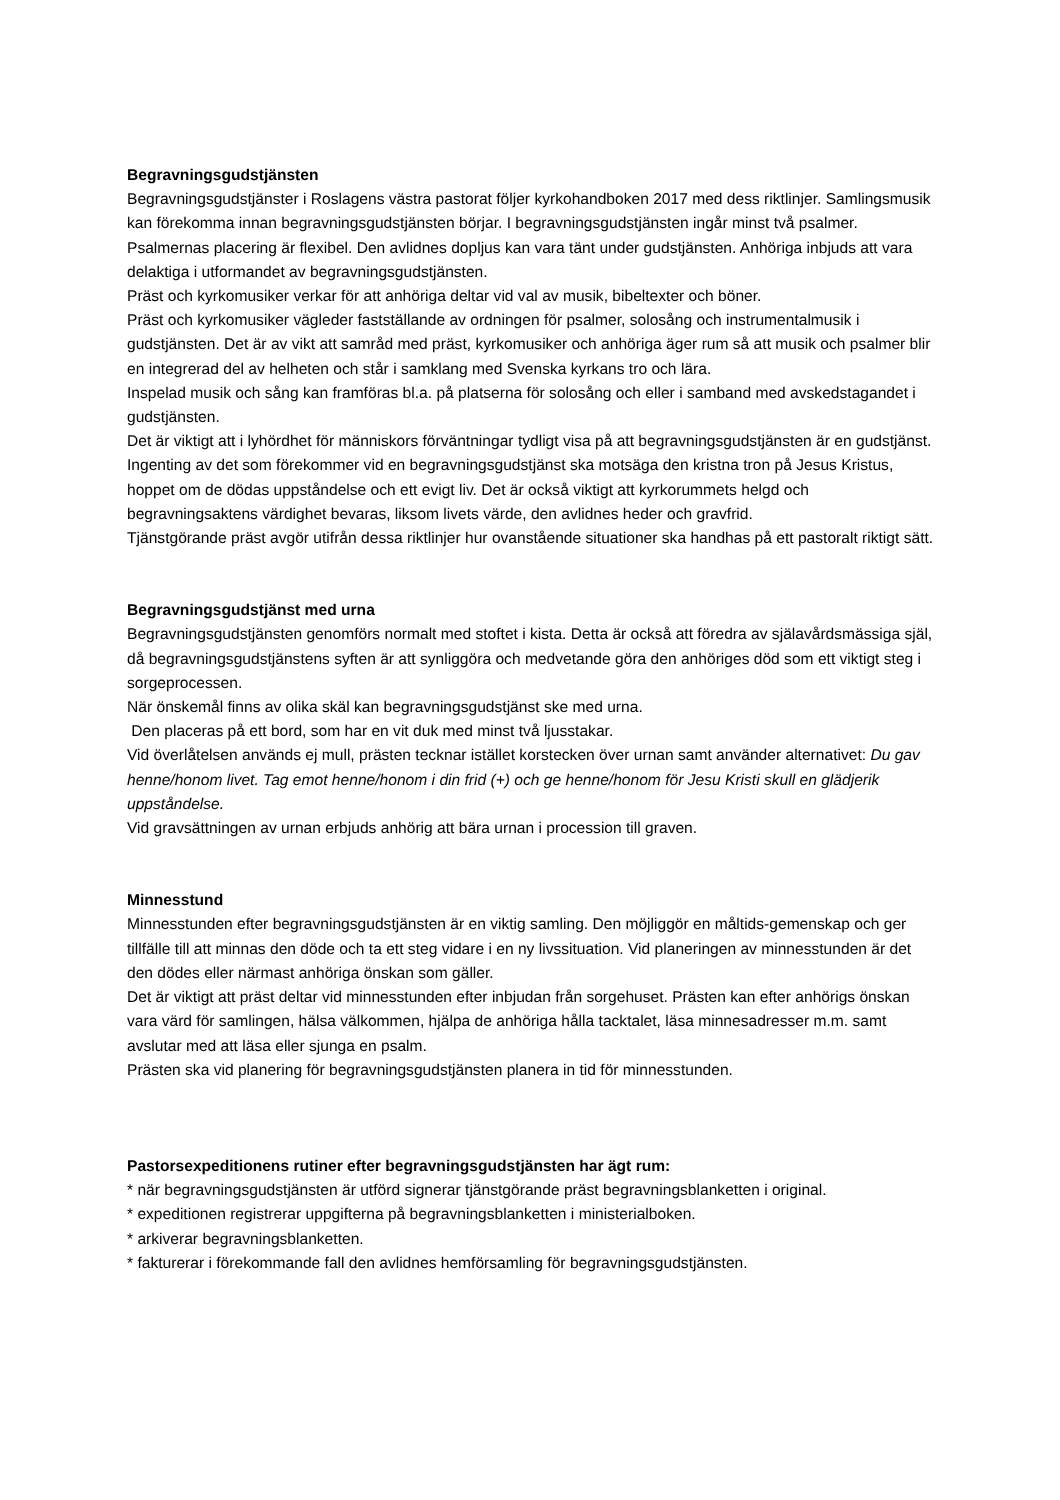Begravningsgudstjänsten
Begravningsgudstjänster i Roslagens västra pastorat följer kyrkohandboken 2017 med dess riktlinjer. Samlingsmusik kan förekomma innan begravningsgudstjänsten börjar. I begravningsgudstjänsten ingår minst två psalmer. Psalmernas placering är flexibel. Den avlidnes dopljus kan vara tänt under gudstjänsten. Anhöriga inbjuds att vara delaktiga i utformandet av begravningsgudstjänsten.
Präst och kyrkomusiker verkar för att anhöriga deltar vid val av musik, bibeltexter och böner.
Präst och kyrkomusiker vägleder fastställande av ordningen för psalmer, solosång och instrumentalmusik i gudstjänsten. Det är av vikt att samråd med präst, kyrkomusiker och anhöriga äger rum så att musik och psalmer blir en integrerad del av helheten och står i samklang med Svenska kyrkans tro och lära.
Inspelad musik och sång kan framföras bl.a. på platserna för solosång och eller i samband med avskedstagandet i gudstjänsten.
Det är viktigt att i lyhördhet för människors förväntningar tydligt visa på att begravningsgudstjänsten är en gudstjänst. Ingenting av det som förekommer vid en begravningsgudstjänst ska motsäga den kristna tron på Jesus Kristus, hoppet om de dödas uppståndelse och ett evigt liv. Det är också viktigt att kyrkorummets helgd och begravningsaktens värdighet bevaras, liksom livets värde, den avlidnes heder och gravfrid.
Tjänstgörande präst avgör utifrån dessa riktlinjer hur ovanstående situationer ska handhas på ett pastoralt riktigt sätt.
Begravningsgudstjänst med urna
Begravningsgudstjänsten genomförs normalt med stoftet i kista. Detta är också att föredra av själavårdsmässiga själ, då begravningsgudstjänstens syften är att synliggöra och medvetande göra den anhöriges död som ett viktigt steg i sorgeprocessen.
När önskemål finns av olika skäl kan begravningsgudstjänst ske med urna.
Den placeras på ett bord, som har en vit duk med minst två ljusstakar.
Vid överlåtelsen används ej mull, prästen tecknar istället korstecken över urnan samt använder alternativet: Du gav henne/honom livet. Tag emot henne/honom i din frid (+) och ge henne/honom för Jesu Kristi skull en glädjerik uppståndelse.
Vid gravsättningen av urnan erbjuds anhörig att bära urnan i procession till graven.
Minnesstund
Minnesstunden efter begravningsgudstjänsten är en viktig samling. Den möjliggör en måltids-gemenskap och ger tillfälle till att minnas den döde och ta ett steg vidare i en ny livssituation. Vid planeringen av minnesstunden är det den dödes eller närmast anhöriga önskan som gäller.
Det är viktigt att präst deltar vid minnesstunden efter inbjudan från sorgehuset. Prästen kan efter anhörigs önskan vara värd för samlingen, hälsa välkommen, hjälpa de anhöriga hålla tacktalet, läsa minnesadresser m.m. samt avslutar med att läsa eller sjunga en psalm.
Prästen ska vid planering för begravningsgudstjänsten planera in tid för minnesstunden.
Pastorsexpeditionens rutiner efter begravningsgudstjänsten har ägt rum:
* när begravningsgudstjänsten är utförd signerar tjänstgörande präst begravningsblanketten i original.
* expeditionen registrerar uppgifterna på begravningsblanketten i ministerialboken.
* arkiverar begravningsblanketten.
* fakturerar i förekommande fall den avlidnes hemförsamling för begravningsgudstjänsten.